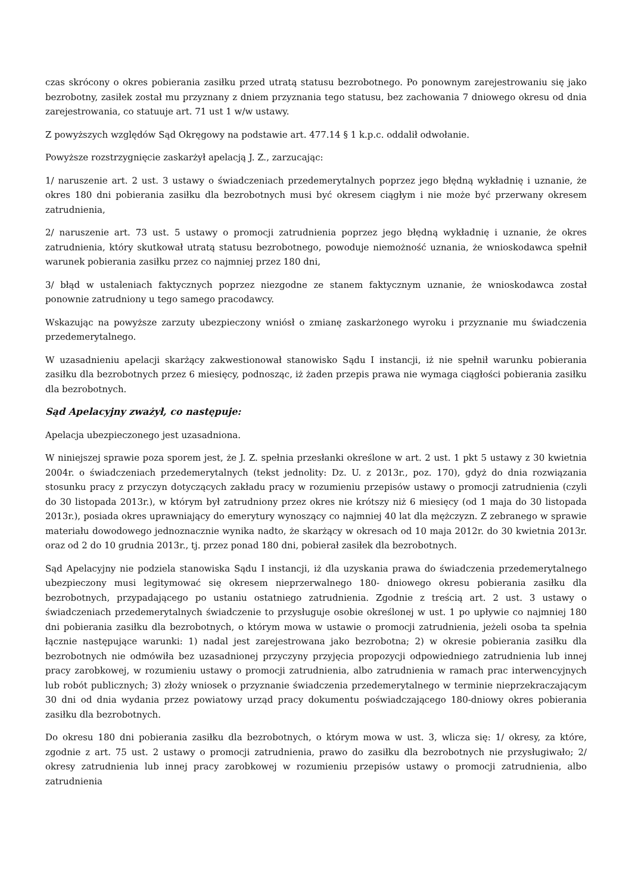czas skrócony o okres pobierania zasiłku przed utratą statusu bezrobotnego. Po ponownym zarejestrowaniu się jako bezrobotny, zasiłek został mu przyznany z dniem przyznania tego statusu, bez zachowania 7 dniowego okresu od dnia zarejestrowania, co statuuje art. 71 ust 1 w/w ustawy.
Z powyższych względów Sąd Okręgowy na podstawie art. 477.14 § 1 k.p.c. oddalił odwołanie.
Powyższe rozstrzygnięcie zaskarżył apelacją J. Z., zarzucając:
1/ naruszenie art. 2 ust. 3 ustawy o świadczeniach przedemerytalnych poprzez jego błędną wykładnię i uznanie, że okres 180 dni pobierania zasiłku dla bezrobotnych musi być okresem ciągłym i nie może być przerwany okresem zatrudnienia,
2/ naruszenie art. 73 ust. 5 ustawy o promocji zatrudnienia poprzez jego błędną wykładnię i uznanie, że okres zatrudnienia, który skutkował utratą statusu bezrobotnego, powoduje niemożność uznania, że wnioskodawca spełnił warunek pobierania zasiłku przez co najmniej przez 180 dni,
3/ błąd w ustaleniach faktycznych poprzez niezgodne ze stanem faktycznym uznanie, że wnioskodawca został ponownie zatrudniony u tego samego pracodawcy.
Wskazując na powyższe zarzuty ubezpieczony wniósł o zmianę zaskarżonego wyroku i przyznanie mu świadczenia przedemerytalnego.
W uzasadnieniu apelacji skarżący zakwestionował stanowisko Sądu I instancji, iż nie spełnił warunku pobierania zasiłku dla bezrobotnych przez 6 miesięcy, podnosząc, iż żaden przepis prawa nie wymaga ciągłości pobierania zasiłku dla bezrobotnych.
Sąd Apelacyjny zważył, co następuje:
Apelacja ubezpieczonego jest uzasadniona.
W niniejszej sprawie poza sporem jest, że J. Z. spełnia przesłanki określone w art. 2 ust. 1 pkt 5 ustawy z 30 kwietnia 2004r. o świadczeniach przedemerytalnych (tekst jednolity: Dz. U. z 2013r., poz. 170), gdyż do dnia rozwiązania stosunku pracy z przyczyn dotyczących zakładu pracy w rozumieniu przepisów ustawy o promocji zatrudnienia (czyli do 30 listopada 2013r.), w którym był zatrudniony przez okres nie krótszy niż 6 miesięcy (od 1 maja do 30 listopada 2013r.), posiada okres uprawniający do emerytury wynoszący co najmniej 40 lat dla mężczyzn. Z zebranego w sprawie materiału dowodowego jednoznacznie wynika nadto, że skarżący w okresach od 10 maja 2012r. do 30 kwietnia 2013r. oraz od 2 do 10 grudnia 2013r., tj. przez ponad 180 dni, pobierał zasiłek dla bezrobotnych.
Sąd Apelacyjny nie podziela stanowiska Sądu I instancji, iż dla uzyskania prawa do świadczenia przedemerytalnego ubezpieczony musi legitymować się okresem nieprzerwalnego 180- dniowego okresu pobierania zasiłku dla bezrobotnych, przypadającego po ustaniu ostatniego zatrudnienia. Zgodnie z treścią art. 2 ust. 3 ustawy o świadczeniach przedemerytalnych świadczenie to przysługuje osobie określonej w ust. 1 po upływie co najmniej 180 dni pobierania zasiłku dla bezrobotnych, o którym mowa w ustawie o promocji zatrudnienia, jeżeli osoba ta spełnia łącznie następujące warunki: 1) nadal jest zarejestrowana jako bezrobotna; 2) w okresie pobierania zasiłku dla bezrobotnych nie odmówiła bez uzasadnionej przyczyny przyjęcia propozycji odpowiedniego zatrudnienia lub innej pracy zarobkowej, w rozumieniu ustawy o promocji zatrudnienia, albo zatrudnienia w ramach prac interwencyjnych lub robót publicznych; 3) złoży wniosek o przyznanie świadczenia przedemerytalnego w terminie nieprzekraczającym 30 dni od dnia wydania przez powiatowy urząd pracy dokumentu poświadczającego 180-dniowy okres pobierania zasiłku dla bezrobotnych.
Do okresu 180 dni pobierania zasiłku dla bezrobotnych, o którym mowa w ust. 3, wlicza się: 1/ okresy, za które, zgodnie z art. 75 ust. 2 ustawy o promocji zatrudnienia, prawo do zasiłku dla bezrobotnych nie przysługiwało; 2/ okresy zatrudnienia lub innej pracy zarobkowej w rozumieniu przepisów ustawy o promocji zatrudnienia, albo zatrudnienia